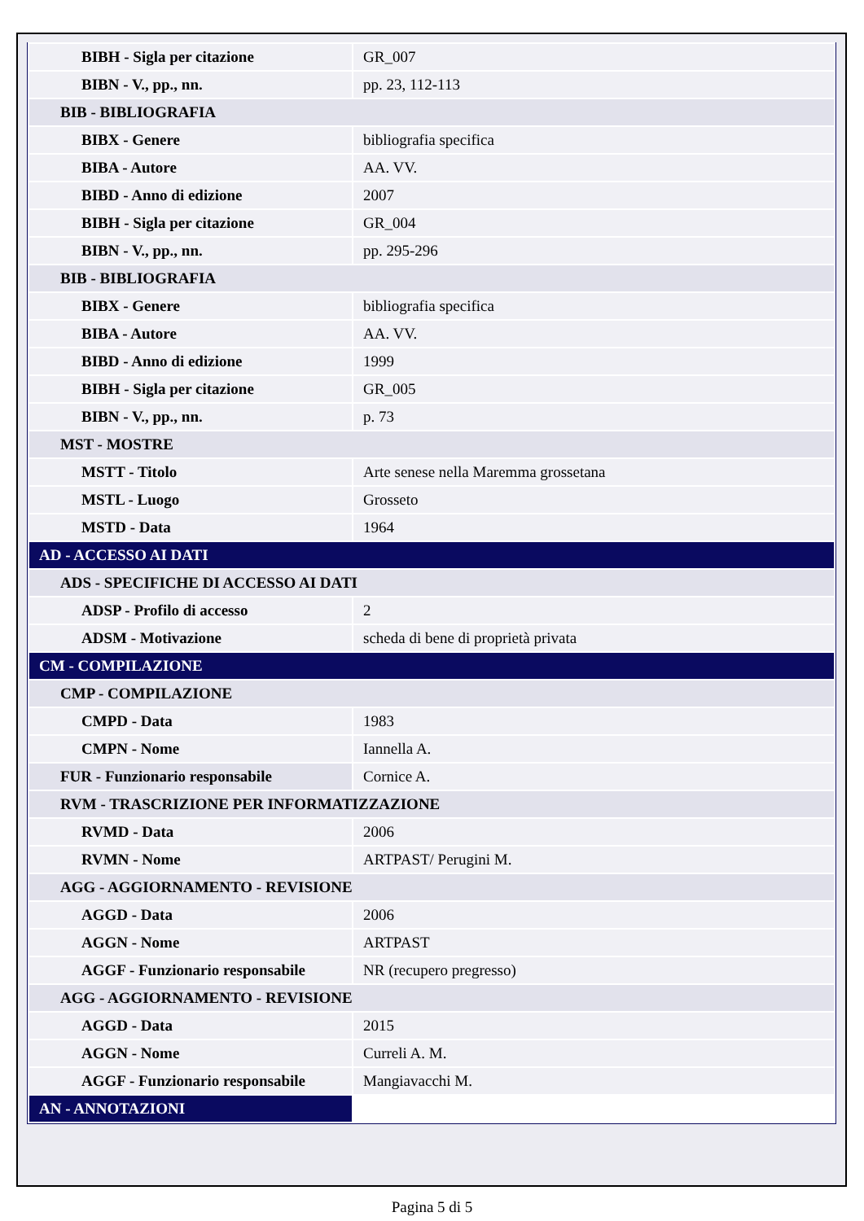| BIBH - Sigla per citazione | GR_007 |
| BIBN - V., pp., nn. | pp. 23, 112-113 |
| BIB - BIBLIOGRAFIA | |
| BIBX - Genere | bibliografia specifica |
| BIBA - Autore | AA. VV. |
| BIBD - Anno di edizione | 2007 |
| BIBH - Sigla per citazione | GR_004 |
| BIBN - V., pp., nn. | pp. 295-296 |
| BIB - BIBLIOGRAFIA | |
| BIBX - Genere | bibliografia specifica |
| BIBA - Autore | AA. VV. |
| BIBD - Anno di edizione | 1999 |
| BIBH - Sigla per citazione | GR_005 |
| BIBN - V., pp., nn. | p. 73 |
| MST - MOSTRE | |
| MSTT - Titolo | Arte senese nella Maremma grossetana |
| MSTL - Luogo | Grosseto |
| MSTD - Data | 1964 |
| AD - ACCESSO AI DATI | |
| ADS - SPECIFICHE DI ACCESSO AI DATI | |
| ADSP - Profilo di accesso | 2 |
| ADSM - Motivazione | scheda di bene di proprietà privata |
| CM - COMPILAZIONE | |
| CMP - COMPILAZIONE | |
| CMPD - Data | 1983 |
| CMPN - Nome | Iannella A. |
| FUR - Funzionario responsabile | Cornice A. |
| RVM - TRASCRIZIONE PER INFORMATIZZAZIONE | |
| RVMD - Data | 2006 |
| RVMN - Nome | ARTPAST/ Perugini M. |
| AGG - AGGIORNAMENTO - REVISIONE | |
| AGGD - Data | 2006 |
| AGGN - Nome | ARTPAST |
| AGGF - Funzionario responsabile | NR (recupero pregresso) |
| AGG - AGGIORNAMENTO - REVISIONE | |
| AGGD - Data | 2015 |
| AGGN - Nome | Curreli A. M. |
| AGGF - Funzionario responsabile | Mangiavacchi M. |
| AN - ANNOTAZIONI | |
Pagina 5 di 5